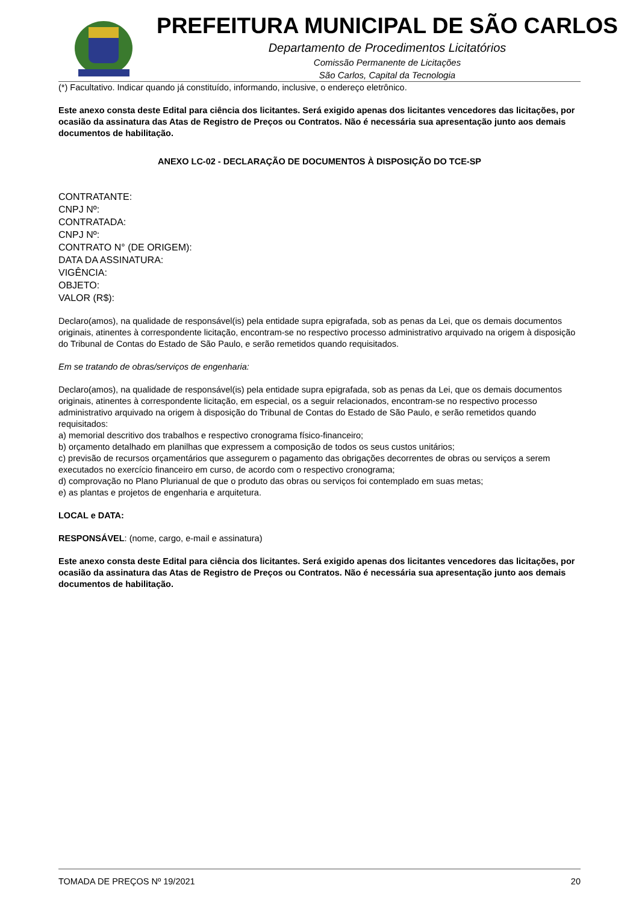PREFEITURA MUNICIPAL DE SÃO CARLOS
Departamento de Procedimentos Licitatórios
Comissão Permanente de Licitações
São Carlos, Capital da Tecnologia
(*) Facultativo. Indicar quando já constituído, informando, inclusive, o endereço eletrônico.
Este anexo consta deste Edital para ciência dos licitantes. Será exigido apenas dos licitantes vencedores das licitações, por ocasião da assinatura das Atas de Registro de Preços ou Contratos. Não é necessária sua apresentação junto aos demais documentos de habilitação.
ANEXO LC-02 - DECLARAÇÃO DE DOCUMENTOS À DISPOSIÇÃO DO TCE-SP
CONTRATANTE:
CNPJ Nº:
CONTRATADA:
CNPJ Nº:
CONTRATO N° (DE ORIGEM):
DATA DA ASSINATURA:
VIGÊNCIA:
OBJETO:
VALOR (R$):
Declaro(amos), na qualidade de responsável(is) pela entidade supra epigrafada, sob as penas da Lei, que os demais documentos originais, atinentes à correspondente licitação, encontram-se no respectivo processo administrativo arquivado na origem à disposição do Tribunal de Contas do Estado de São Paulo, e serão remetidos quando requisitados.
Em se tratando de obras/serviços de engenharia:
Declaro(amos), na qualidade de responsável(is) pela entidade supra epigrafada, sob as penas da Lei, que os demais documentos originais, atinentes à correspondente licitação, em especial, os a seguir relacionados, encontram-se no respectivo processo administrativo arquivado na origem à disposição do Tribunal de Contas do Estado de São Paulo, e serão remetidos quando requisitados:
a) memorial descritivo dos trabalhos e respectivo cronograma físico-financeiro;
b) orçamento detalhado em planilhas que expressem a composição de todos os seus custos unitários;
c) previsão de recursos orçamentários que assegurem o pagamento das obrigações decorrentes de obras ou serviços a serem executados no exercício financeiro em curso, de acordo com o respectivo cronograma;
d) comprovação no Plano Plurianual de que o produto das obras ou serviços foi contemplado em suas metas;
e) as plantas e projetos de engenharia e arquitetura.
LOCAL e DATA:
RESPONSÁVEL: (nome, cargo, e-mail e assinatura)
Este anexo consta deste Edital para ciência dos licitantes. Será exigido apenas dos licitantes vencedores das licitações, por ocasião da assinatura das Atas de Registro de Preços ou Contratos. Não é necessária sua apresentação junto aos demais documentos de habilitação.
TOMADA DE PREÇOS Nº 19/2021 20